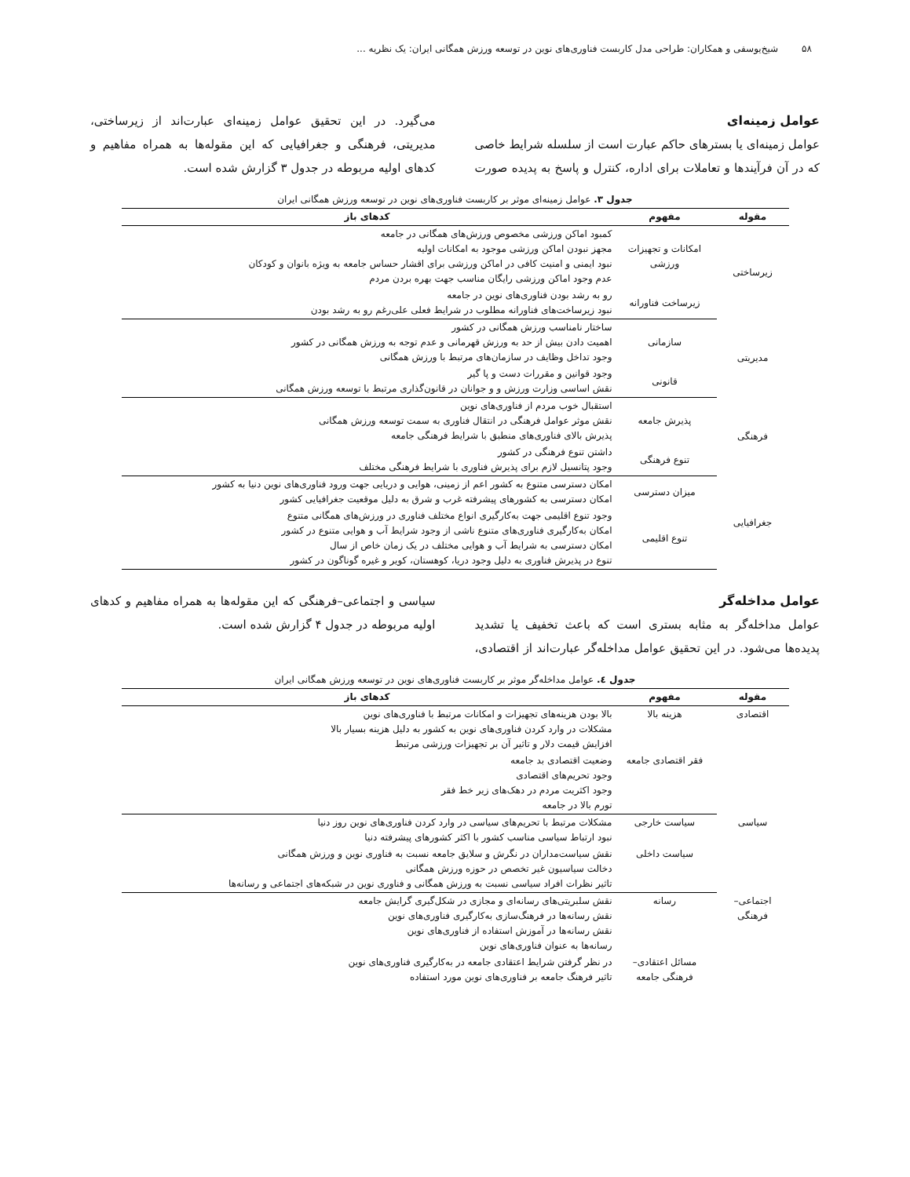۵۸ شیخ‌یوسفی و همکاران: طراحی مدل کاربست فناوری‌های نوین در توسعه ورزش همگانی ایران: یک نظریه ...
عوامل زمینه‌ای
عوامل زمینه‌ای یا بسترهای حاکم عبارت است از سلسله شرایط خاصی که در آن فرآیندها و تعاملات برای اداره، کنترل و پاسخ به پدیده صورت می‌گیرد. در این تحقیق عوامل زمینه‌ای عبارت‌اند از زیرساختی، مدیریتی، فرهنگی و جغرافیایی که این مقوله‌ها به همراه مفاهیم و کدهای اولیه مربوطه در جدول ۳ گزارش شده است.
جدول ۳. عوامل زمینه‌ای موثر بر کاربست فناوری‌های نوین در توسعه ورزش همگانی ایران
| مقوله | مفهوم | کدهای باز |
| --- | --- | --- |
| زیرساختی | امکانات و تجهیزات ورزشی | کمبود اماکن ورزشی مخصوص ورزش‌های همگانی در جامعه مجهز نبودن اماکن ورزشی موجود به امکانات اولیه نبود ایمنی و امنیت کافی در اماکن ورزشی برای اقشار حساس جامعه به ویژه بانوان و کودکان عدم وجود اماکن ورزشی رایگان مناسب جهت بهره بردن مردم |
| | زیرساخت فناورانه | رو به رشد بودن فناوری‌های نوین در جامعه نبود زیرساخت‌های فناورانه مطلوب در شرایط فعلی علی‌رغم رو به رشد بودن |
| مدیریتی | سازمانی | ساختار نامناسب ورزش همگانی در کشور اهمیت دادن بیش از حد به ورزش قهرمانی و عدم توجه به ورزش همگانی در کشور وجود تداخل وظایف در سازمان‌های مرتبط با ورزش همگانی |
| | قانونی | وجود قوانین و مقررات دست و پا گیر نقش اساسی وزارت ورزش و و جوانان در قانون‌گذاری مرتبط با توسعه ورزش همگانی |
| فرهنگی | پذیرش جامعه | استقبال خوب مردم از فناوری‌های نوین نقش موثر عوامل فرهنگی در انتقال فناوری به سمت توسعه ورزش همگانی پذیرش بالای فناوری‌های منطبق با شرایط فرهنگی جامعه |
| | تنوع فرهنگی | داشتن تنوع فرهنگی در کشور وجود پتانسیل لازم برای پذیرش فناوری با شرایط فرهنگی مختلف |
| جغرافیایی | میزان دسترسی | امکان دسترسی متنوع به کشور اعم از زمینی، هوایی و دریایی جهت ورود فناوری‌های نوین دنیا به کشور امکان دسترسی به کشورهای پیشرفته غرب و شرق به دلیل موقعیت جغرافیایی کشور |
| | تنوع اقلیمی | وجود تنوع اقلیمی جهت به‌کارگیری انواع مختلف فناوری در ورزش‌های همگانی متنوع امکان به‌کارگیری فناوری‌های متنوع ناشی از وجود شرایط آب و هوایی متنوع در کشور امکان دسترسی به شرایط آب و هوایی مختلف در یک زمان خاص از سال تنوع در پذیرش فناوری به دلیل وجود دریا، کوهستان، کویر و غیره گوناگون در کشور |
عوامل مداخله‌گر
عوامل مداخله‌گر به مثابه بستری است که باعث تخفیف یا تشدید پدیده‌ها می‌شود. در این تحقیق عوامل مداخله‌گر عبارت‌اند از اقتصادی، سیاسی و اجتماعی–فرهنگی که این مقوله‌ها به همراه مفاهیم و کدهای اولیه مربوطه در جدول ۴ گزارش شده است.
جدول ٤. عوامل مداخله‌گر موثر بر کاربست فناوری‌های نوین در توسعه ورزش همگانی ایران
| مقوله | مفهوم | کدهای باز |
| --- | --- | --- |
| اقتصادی | هزینه بالا | بالا بودن هزینه‌های تجهیزات و امکانات مرتبط با فناوری‌های نوین مشکلات در وارد کردن فناوری‌های نوین به کشور به دلیل هزینه بسیار بالا افزایش قیمت دلار و تاثیر آن بر تجهیزات ورزشی مرتبط |
| | فقر اقتصادی جامعه | وضعیت اقتصادی بد جامعه وجود تحریم‌های اقتصادی وجود اکثریت مردم در دهک‌های زیر خط فقر تورم بالا در جامعه |
| سیاسی | سیاست خارجی | مشکلات مرتبط با تحریم‌های سیاسی در وارد کردن فناوری‌های نوین روز دنیا نبود ارتباط سیاسی مناسب کشور با اکثر کشورهای پیشرفته دنیا |
| | سیاست داخلی | نقش سیاست‌مداران در نگرش و سلایق جامعه نسبت به فناوری نوین و ورزش همگانی دخالت سیاسیون غیر تخصص در حوزه ورزش همگانی تاثیر نظرات افراد سیاسی نسبت به ورزش همگانی و فناوری نوین در شبکه‌های اجتماعی و رسانه‌ها |
| اجتماعی– فرهنگی | رسانه | نقش سلبریتی‌های رسانه‌ای و مجازی در شکل‌گیری گرایش جامعه نقش رسانه‌ها در فرهنگ‌سازی به‌کارگیری فناوری‌های نوین نقش رسانه‌ها در آموزش استفاده از فناوری‌های نوین رسانه‌ها به عنوان فناوری‌های نوین |
| | مسائل اعتقادی– فرهنگی جامعه | در نظر گرفتن شرایط اعتقادی جامعه در به‌کارگیری فناوری‌های نوین تاثیر فرهنگ جامعه بر فناوری‌های نوین مورد استفاده |